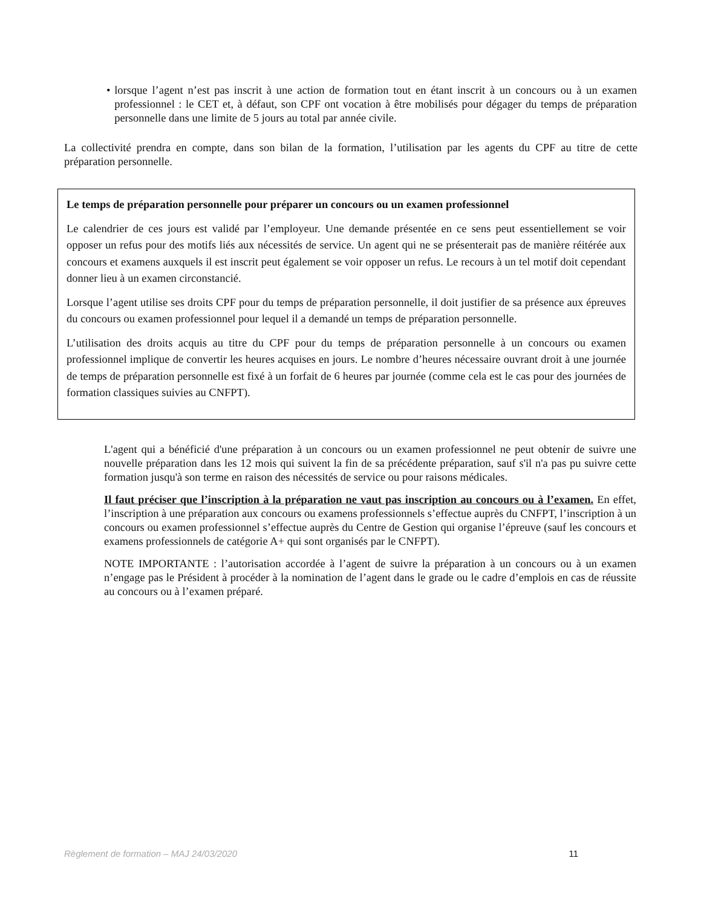• lorsque l’agent n’est pas inscrit à une action de formation tout en étant inscrit à un concours ou à un examen professionnel : le CET et, à défaut, son CPF ont vocation à être mobilisés pour dégager du temps de préparation personnelle dans une limite de 5 jours au total par année civile.
La collectivité prendra en compte, dans son bilan de la formation, l’utilisation par les agents du CPF au titre de cette préparation personnelle.
Le temps de préparation personnelle pour préparer un concours ou un examen professionnel
Le calendrier de ces jours est validé par l’employeur. Une demande présentée en ce sens peut essentiellement se voir opposer un refus pour des motifs liés aux nécessités de service. Un agent qui ne se présenterait pas de manière réitérée aux concours et examens auxquels il est inscrit peut également se voir opposer un refus. Le recours à un tel motif doit cependant donner lieu à un examen circonstancié.
Lorsque l’agent utilise ses droits CPF pour du temps de préparation personnelle, il doit justifier de sa présence aux épreuves du concours ou examen professionnel pour lequel il a demandé un temps de préparation personnelle.
L’utilisation des droits acquis au titre du CPF pour du temps de préparation personnelle à un concours ou examen professionnel implique de convertir les heures acquises en jours. Le nombre d’heures nécessaire ouvrant droit à une journée de temps de préparation personnelle est fixé à un forfait de 6 heures par journée (comme cela est le cas pour des journées de formation classiques suivies au CNFPT).
L'agent qui a bénéficié d'une préparation à un concours ou un examen professionnel ne peut obtenir de suivre une nouvelle préparation dans les 12 mois qui suivent la fin de sa précédente préparation, sauf s'il n'a pas pu suivre cette formation jusqu'à son terme en raison des nécessités de service ou pour raisons médicales.
Il faut préciser que l’inscription à la préparation ne vaut pas inscription au concours ou à l’examen. En effet, l’inscription à une préparation aux concours ou examens professionnels s’effectue auprès du CNFPT, l’inscription à un concours ou examen professionnel s’effectue auprès du Centre de Gestion qui organise l’épreuve (sauf les concours et examens professionnels de catégorie A+ qui sont organisés par le CNFPT).
NOTE IMPORTANTE : l’autorisation accordée à l’agent de suivre la préparation à un concours ou à un examen n’engage pas le Président à procéder à la nomination de l’agent dans le grade ou le cadre d’emplois en cas de réussite au concours ou à l’examen préparé.
Règlement de formation – MAJ 24/03/2020 11